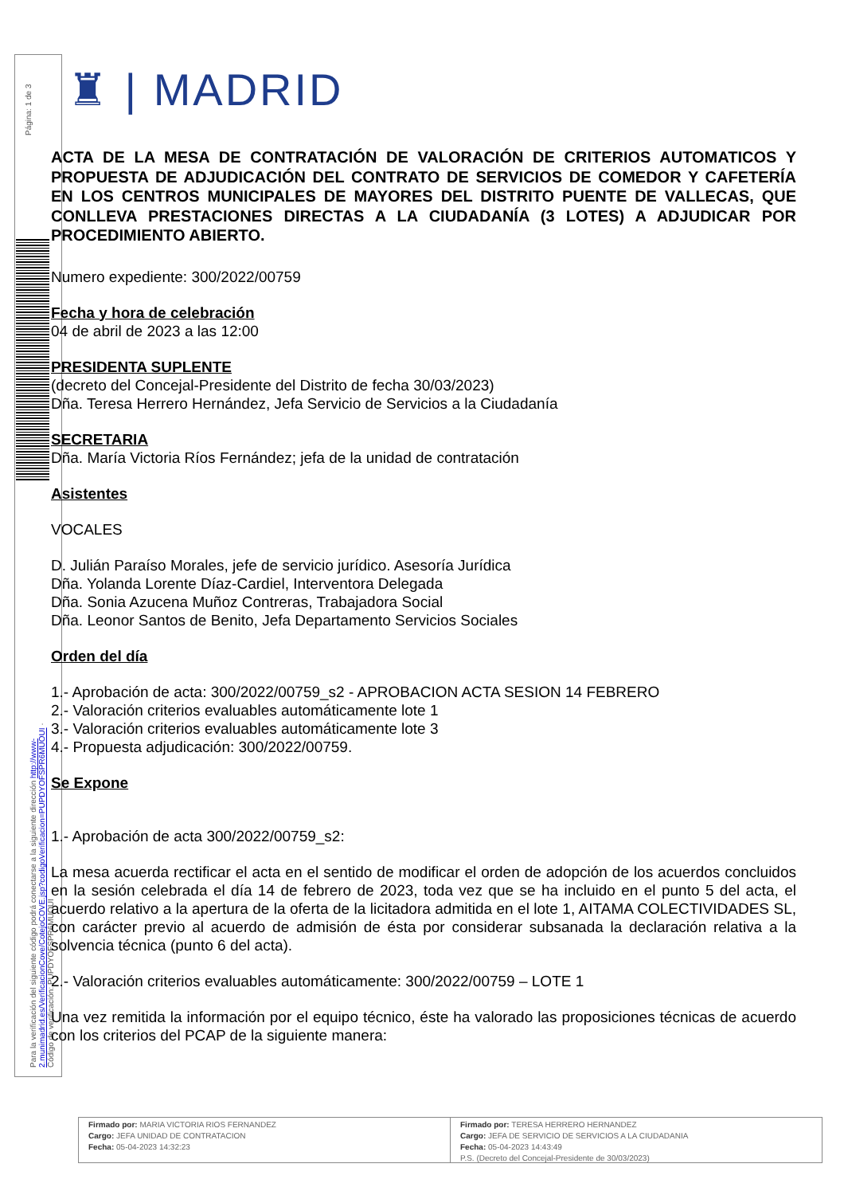Página: 1 de 3
Para la verificación del siguiente código podrá conectarse a la siguiente dirección http://www-2.munimadrid.es/VerificacionCove/CotejoCOVE.jsp?codigoVerificacion=PUPDYOFSPR6MUOUI · Código de verificación: PUPDYOFSPR6MUOUI
♜ | MADRID
ACTA DE LA MESA DE CONTRATACIÓN DE VALORACIÓN DE CRITERIOS AUTOMATICOS Y PROPUESTA DE ADJUDICACIÓN DEL CONTRATO DE SERVICIOS DE COMEDOR Y CAFETERÍA EN LOS CENTROS MUNICIPALES DE MAYORES DEL DISTRITO PUENTE DE VALLECAS, QUE CONLLEVA PRESTACIONES DIRECTAS A LA CIUDADANÍA (3 LOTES) A ADJUDICAR POR PROCEDIMIENTO ABIERTO.
Numero expediente: 300/2022/00759
Fecha y hora de celebración
04 de abril de 2023 a las 12:00
PRESIDENTA SUPLENTE
(decreto del Concejal-Presidente del Distrito de fecha 30/03/2023)
Dña. Teresa Herrero Hernández, Jefa Servicio de Servicios a la Ciudadanía
SECRETARIA
Dña. María Victoria Ríos Fernández; jefa de la unidad de contratación
Asistentes
VOCALES
D. Julián Paraíso Morales, jefe de servicio jurídico. Asesoría Jurídica
Dña. Yolanda Lorente Díaz-Cardiel, Interventora Delegada
Dña. Sonia Azucena Muñoz Contreras, Trabajadora Social
Dña. Leonor Santos de Benito, Jefa Departamento Servicios Sociales
Orden del día
1.- Aprobación de acta: 300/2022/00759_s2 - APROBACION ACTA SESION 14 FEBRERO
2.- Valoración criterios evaluables automáticamente lote 1
3.- Valoración criterios evaluables automáticamente lote 3
4.- Propuesta adjudicación: 300/2022/00759.
Se Expone
1.- Aprobación de acta 300/2022/00759_s2:
La mesa acuerda rectificar el acta en el sentido de modificar el orden de adopción de los acuerdos concluidos en la sesión celebrada el día 14 de febrero de 2023, toda vez que se ha incluido en el punto 5 del acta, el acuerdo relativo a la apertura de la oferta de la licitadora admitida en el lote 1, AITAMA COLECTIVIDADES SL, con carácter previo al acuerdo de admisión de ésta por considerar subsanada la declaración relativa a la solvencia técnica (punto 6 del acta).
2.- Valoración criterios evaluables automáticamente: 300/2022/00759 – LOTE 1
Una vez remitida la información por el equipo técnico, éste ha valorado las proposiciones técnicas de acuerdo con los criterios del PCAP de la siguiente manera:
Firmado por: MARIA VICTORIA RIOS FERNANDEZ
Cargo: JEFA UNIDAD DE CONTRATACION
Fecha: 05-04-2023 14:32:23
Firmado por: TERESA HERRERO HERNANDEZ
Cargo: JEFA DE SERVICIO DE SERVICIOS A LA CIUDADANIA
Fecha: 05-04-2023 14:43:49
P.S. (Decreto del Concejal-Presidente de 30/03/2023)